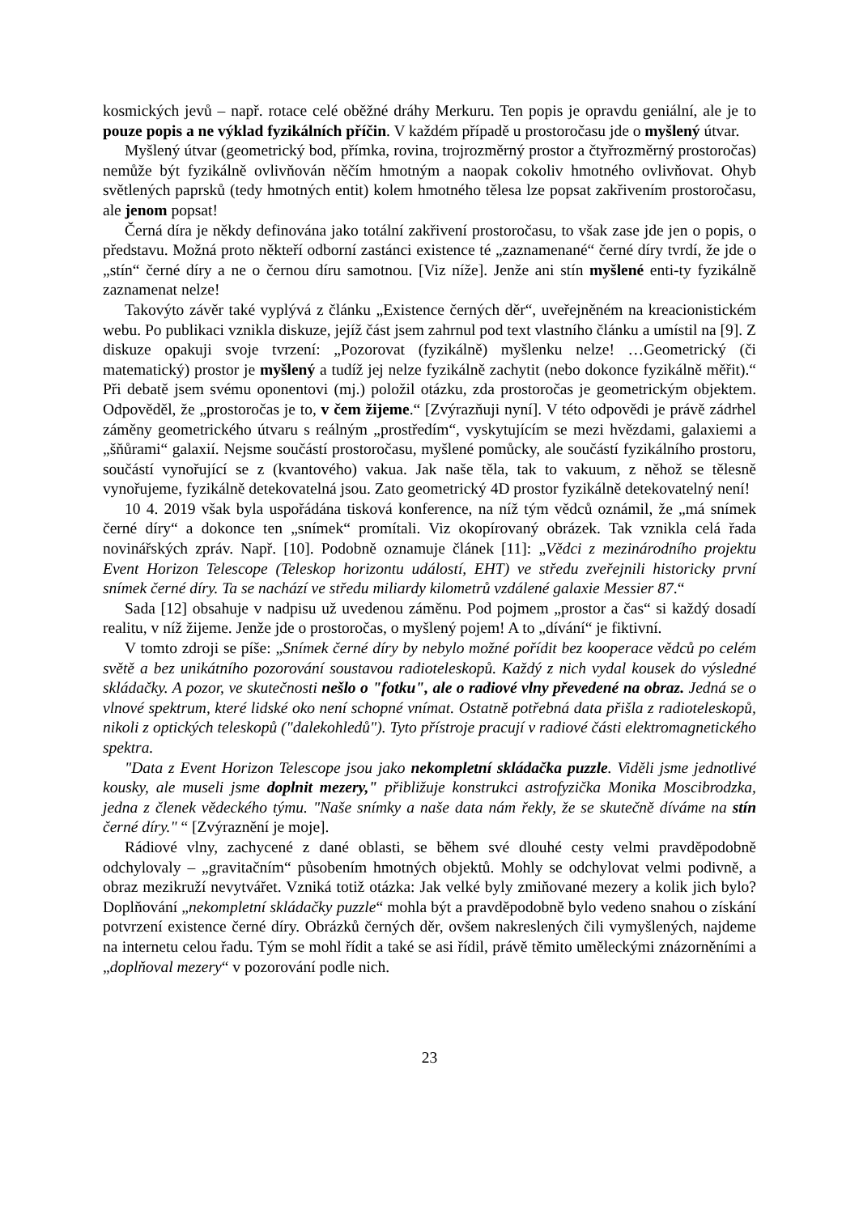kosmických jevů – např. rotace celé oběžné dráhy Merkuru. Ten popis je opravdu geniální, ale je to pouze popis a ne výklad fyzikálních příčin. V každém případě u prostoročasu jde o myšlený útvar.
Myšlený útvar (geometrický bod, přímka, rovina, trojrozměrný prostor a čtyřrozměrný prostoročas) nemůže být fyzikálně ovlivňován něčím hmotným a naopak cokoliv hmotného ovlivňovat. Ohyb světlených paprsků (tedy hmotných entit) kolem hmotného tělesa lze popsat zakřivením prostoročasu, ale jenom popsat!
Černá díra je někdy definována jako totální zakřivení prostoročasu, to však zase jde jen o popis, o představu. Možná proto někteří odborní zastánci existence té „zaznamenané“ černé díry tvrdí, že jde o „stín“ černé díry a ne o černou díru samotnou. [Viz níže]. Jenže ani stín myšlené enti-ty fyzikálně zaznamenat nelze!
Takovýto závěr také vyplývá z článku „Existence černých děr“, uveřejněném na kreacionistickém webu. Po publikaci vznikla diskuze, jejíž část jsem zahrnul pod text vlastního článku a umístil na [9]. Z diskuze opakuji svoje tvrzení: „Pozorovat (fyzikálně) myšlenku nelze! …Geometrický (či matematický) prostor je myšlený a tudíž jej nelze fyzikálně zachytit (nebo dokonce fyzikálně měřit).“ Při debatě jsem svému oponentovi (mj.) položil otázku, zda prostoročas je geometrickým objektem. Odpověděl, že „prostoročas je to, v čem žijeme.“ [Zvýrazňuji nyní]. V této odpovědi je právě zádrhel záměny geometrického útvaru s reálným „prostředím“, vyskytujícím se mezi hvězdami, galaxiemi a „šňůrami“ galaxií. Nejsme součástí prostoročasu, myšlené pomůcky, ale součástí fyzikálního prostoru, součástí vynořující se z (kvantového) vakua. Jak naše těla, tak to vakuum, z něhož se tělesně vynořujeme, fyzikálně detekovatelná jsou. Zato geometrický 4D prostor fyzikálně detekovatelný není!
10 4. 2019 však byla uspořádána tisková konference, na níž tým vědců oznámil, že „má snímek černé díry“ a dokonce ten „snímek“ promítali. Viz okopírovaný obrázek. Tak vznikla celá řada novinářských zpráv. Např. [10]. Podobně oznamuje článek [11]: „Vědci z mezinárodního projektu Event Horizon Telescope (Teleskop horizontu událostí, EHT) ve středu zveřejnili historicky první snímek černé díry. Ta se nachází ve středu miliardy kilometrů vzdálené galaxie Messier 87.“
Sada [12] obsahuje v nadpisu už uvedenou záměnu. Pod pojmem „prostor a čas“ si každý dosadí realitu, v níž žijeme. Jenže jde o prostoročas, o myšlený pojem! A to „dívání“ je fiktivní.
V tomto zdroji se píše: „Snímek černé díry by nebylo možné pořídit bez kooperace vědců po celém světě a bez unikátního pozorování soustavou radioteleskopů. Každý z nich vydal kousek do výsledné skládačky. A pozor, ve skutečnosti nešlo o "fotku", ale o radiové vlny převedené na obraz. Jedná se o vlnové spektrum, které lidské oko není schopné vnímat. Ostatně potřebná data přišla z radioteleskopů, nikoli z optických teleskopů ("dalekohledů"). Tyto přístroje pracují v radiové části elektromagnetického spektra.
"Data z Event Horizon Telescope jsou jako nekompletní skládačka puzzle. Viděli jsme jednotlivé kousky, ale museli jsme doplnit mezery," přibližuje konstrukci astrofyzička Monika Moscibrodzka, jedna z členek vědeckého týmu. "Naše snímky a naše data nám řekly, že se skutečně díváme na stín černé díry." “ [Zvýraznění je moje].
Rádiové vlny, zachycené z dané oblasti, se během své dlouhé cesty velmi pravděpodobně odchylovaly – „gravitačním“ působením hmotných objektů. Mohly se odchylovat velmi podivně, a obraz mezikruží nevytvářet. Vzniká totiž otázka: Jak velké byly zmiňované mezery a kolik jich bylo? Doplňování „nekompletní skládačky puzzle“ mohla být a pravděpodobně bylo vedeno snahou o získání potvrzení existence černé díry. Obrázků černých děr, ovšem nakreslených čili vymyšlených, najdeme na internetu celou řadu. Tým se mohl řídit a také se asi řídil, právě těmito uměleckými znázorněními a „doplňoval mezery“ v pozorování podle nich.
23